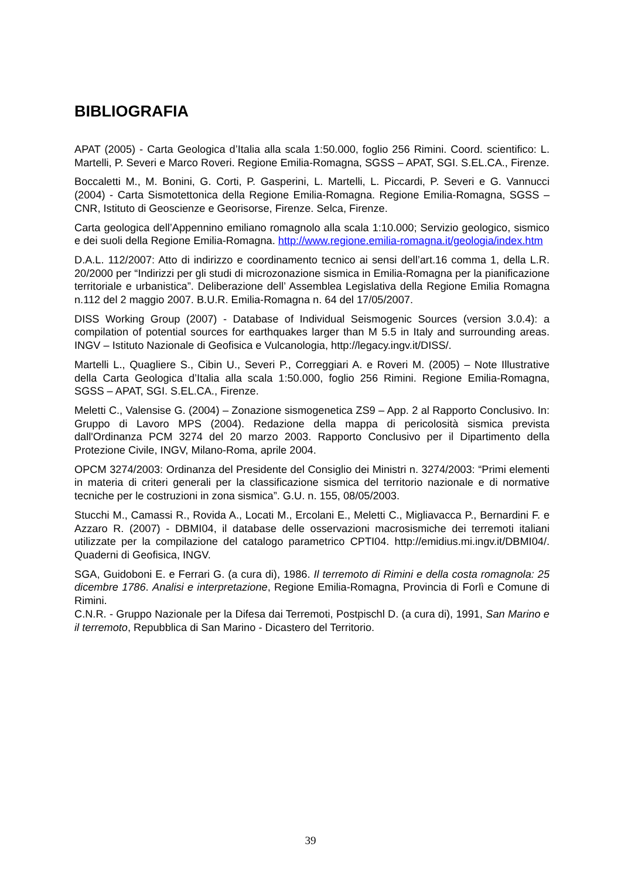BIBLIOGRAFIA
APAT (2005) - Carta Geologica d’Italia alla scala 1:50.000, foglio 256 Rimini. Coord. scientifico: L. Martelli, P. Severi e Marco Roveri. Regione Emilia-Romagna, SGSS – APAT, SGI. S.EL.CA., Firenze.
Boccaletti M., M. Bonini, G. Corti, P. Gasperini, L. Martelli, L. Piccardi, P. Severi e G. Vannucci (2004) - Carta Sismotettonica della Regione Emilia-Romagna. Regione Emilia-Romagna, SGSS – CNR, Istituto di Geoscienze e Georisorse, Firenze. Selca, Firenze.
Carta geologica dell’Appennino emiliano romagnolo alla scala 1:10.000; Servizio geologico, sismico e dei suoli della Regione Emilia-Romagna. http://www.regione.emilia-romagna.it/geologia/index.htm
D.A.L. 112/2007: Atto di indirizzo e coordinamento tecnico ai sensi dell’art.16 comma 1, della L.R. 20/2000 per “Indirizzi per gli studi di microzonazione sismica in Emilia-Romagna per la pianificazione territoriale e urbanistica”. Deliberazione dell’ Assemblea Legislativa della Regione Emilia Romagna n.112 del 2 maggio 2007. B.U.R. Emilia-Romagna n. 64 del 17/05/2007.
DISS Working Group (2007) - Database of Individual Seismogenic Sources (version 3.0.4): a compilation of potential sources for earthquakes larger than M 5.5 in Italy and surrounding areas. INGV – Istituto Nazionale di Geofisica e Vulcanologia, http://legacy.ingv.it/DISS/.
Martelli L., Quagliere S., Cibin U., Severi P., Correggiari A. e Roveri M. (2005) – Note Illustrative della Carta Geologica d’Italia alla scala 1:50.000, foglio 256 Rimini. Regione Emilia-Romagna, SGSS – APAT, SGI. S.EL.CA., Firenze.
Meletti C., Valensise G. (2004) – Zonazione sismogenetica ZS9 – App. 2 al Rapporto Conclusivo. In: Gruppo di Lavoro MPS (2004). Redazione della mappa di pericolosità sismica prevista dall'Ordinanza PCM 3274 del 20 marzo 2003. Rapporto Conclusivo per il Dipartimento della Protezione Civile, INGV, Milano-Roma, aprile 2004.
OPCM 3274/2003: Ordinanza del Presidente del Consiglio dei Ministri n. 3274/2003: “Primi elementi in materia di criteri generali per la classificazione sismica del territorio nazionale e di normative tecniche per le costruzioni in zona sismica”. G.U. n. 155, 08/05/2003.
Stucchi M., Camassi R., Rovida A., Locati M., Ercolani E., Meletti C., Migliavacca P., Bernardini F. e Azzaro R. (2007) - DBMI04, il database delle osservazioni macrosismiche dei terremoti italiani utilizzate per la compilazione del catalogo parametrico CPTI04. http://emidius.mi.ingv.it/DBMI04/. Quaderni di Geofisica, INGV.
SGA, Guidoboni E. e Ferrari G. (a cura di), 1986. Il terremoto di Rimini e della costa romagnola: 25 dicembre 1786. Analisi e interpretazione, Regione Emilia-Romagna, Provincia di Forlì e Comune di Rimini.
C.N.R. - Gruppo Nazionale per la Difesa dai Terremoti, Postpischl D. (a cura di), 1991, San Marino e il terremoto, Repubblica di San Marino - Dicastero del Territorio.
39